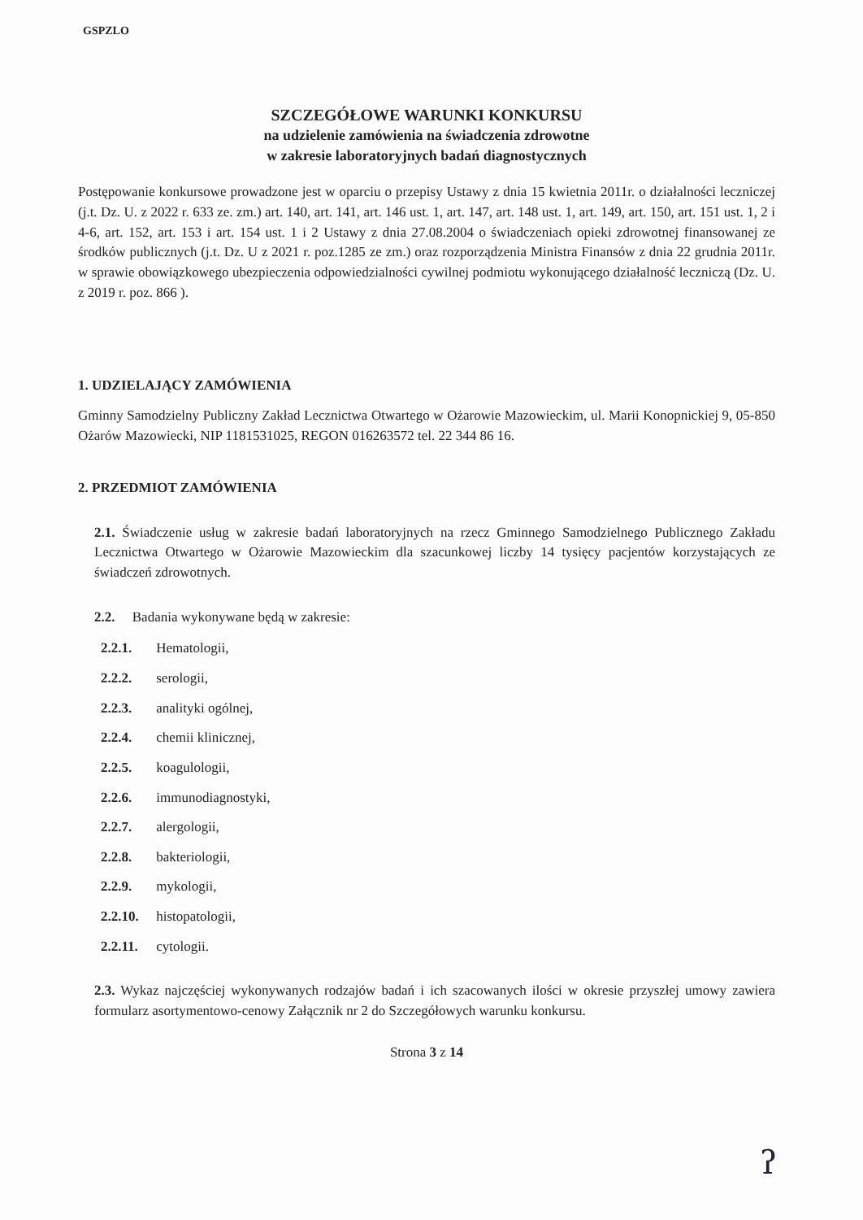GSPZLO
SZCZEGÓŁOWE WARUNKI KONKURSU
na udzielenie zamówienia na świadczenia zdrowotne
w zakresie laboratoryjnych badań diagnostycznych
Postępowanie konkursowe prowadzone jest w oparciu o przepisy Ustawy z dnia 15 kwietnia 2011r. o działalności leczniczej (j.t. Dz. U. z 2022 r. 633 ze. zm.) art. 140, art. 141, art. 146 ust. 1, art. 147, art. 148 ust. 1, art. 149, art. 150, art. 151 ust. 1, 2 i 4-6, art. 152, art. 153 i art. 154 ust. 1 i 2 Ustawy z dnia 27.08.2004 o świadczeniach opieki zdrowotnej finansowanej ze środków publicznych (j.t. Dz. U z 2021 r. poz.1285 ze zm.) oraz rozporządzenia Ministra Finansów z dnia 22 grudnia 2011r. w sprawie obowiązkowego ubezpieczenia odpowiedzialności cywilnej podmiotu wykonującego działalność leczniczą (Dz. U. z 2019 r. poz. 866 ).
1. UDZIELAJĄCY ZAMÓWIENIA
Gminny Samodzielny Publiczny Zakład Lecznictwa Otwartego w Ożarowie Mazowieckim, ul. Marii Konopnickiej 9, 05-850 Ożarów Mazowiecki, NIP 1181531025, REGON 016263572 tel. 22 344 86 16.
2. PRZEDMIOT ZAMÓWIENIA
2.1. Świadczenie usług w zakresie badań laboratoryjnych na rzecz Gminnego Samodzielnego Publicznego Zakładu Lecznictwa Otwartego w Ożarowie Mazowieckim dla szacunkowej liczby 14 tysięcy pacjentów korzystających ze świadczeń zdrowotnych.
2.2. Badania wykonywane będą w zakresie:
2.2.1. Hematologii,
2.2.2. serologii,
2.2.3. analityki ogólnej,
2.2.4. chemii klinicznej,
2.2.5. koagulologii,
2.2.6. immunodiagnostyki,
2.2.7. alergologii,
2.2.8. bakteriologii,
2.2.9. mykologii,
2.2.10. histopatologii,
2.2.11. cytologii.
2.3. Wykaz najczęściej wykonywanych rodzajów badań i ich szacowanych ilości w okresie przyszłej umowy zawiera formularz asortymentowo-cenowy Załącznik nr 2 do Szczegółowych warunku konkursu.
Strona 3 z 14
ʔ